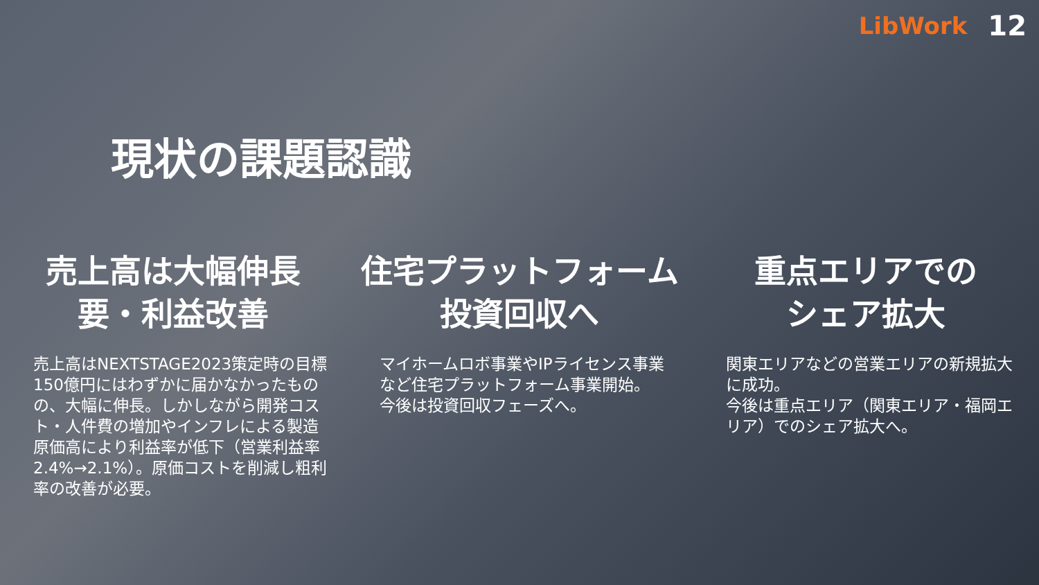LibWork 12
現状の課題認識
売上高は大幅伸長
要・利益改善
売上高はNEXTSTAGE2023策定時の目標150億円にはわずかに届かなかったものの、大幅に伸長。しかしながら開発コスト・人件費の増加やインフレによる製造原価高により利益率が低下（営業利益率2.4%→2.1%）。原価コストを削減し粗利率の改善が必要。
住宅プラットフォーム
投資回収へ
マイホームロボ事業やIPライセンス事業など住宅プラットフォーム事業開始。
今後は投資回収フェーズへ。
重点エリアでの
シェア拡大
関東エリアなどの営業エリアの新規拡大に成功。
今後は重点エリア（関東エリア・福岡エリア）でのシェア拡大へ。